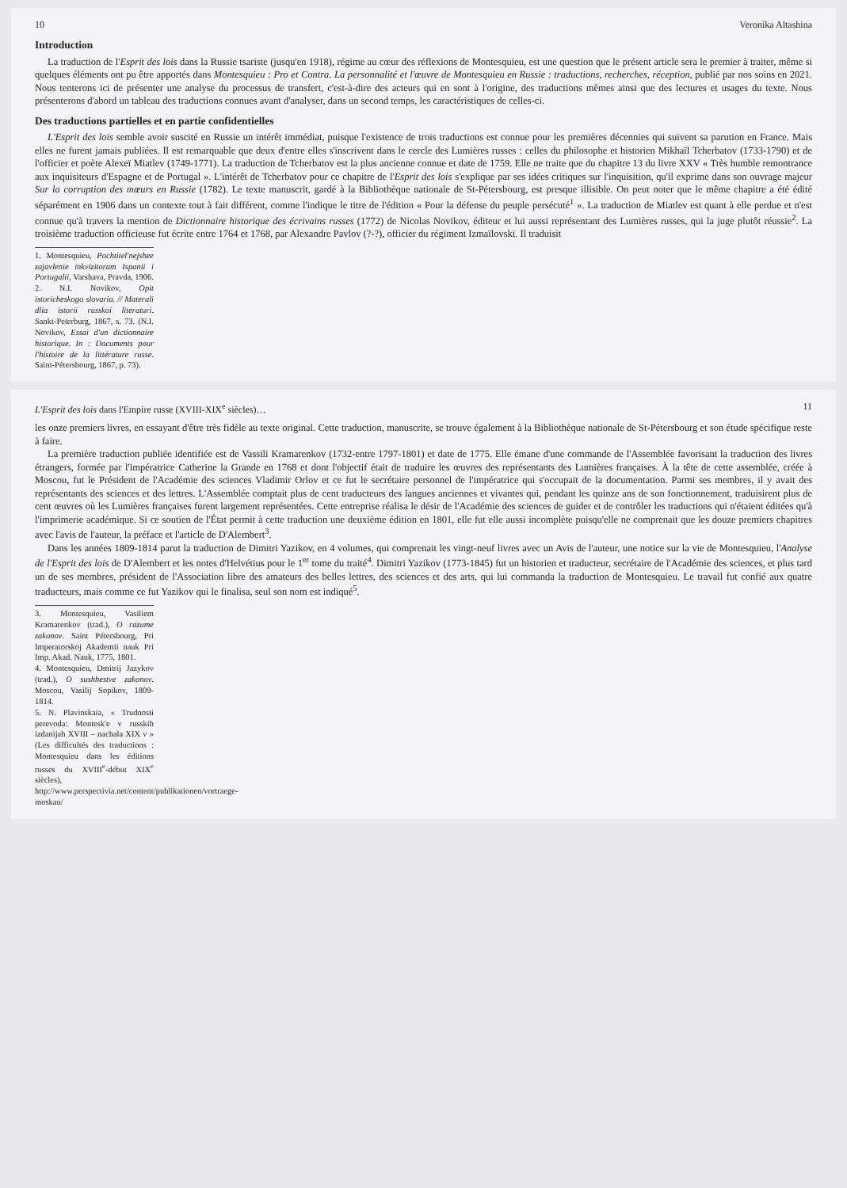10 Veronika Altashina
Introduction
La traduction de l'Esprit des lois dans la Russie tsariste (jusqu'en 1918), régime au cœur des réflexions de Montesquieu, est une question que le présent article sera le premier à traiter, même si quelques éléments ont pu être apportés dans Montesquieu : Pro et Contra. La personnalité et l'œuvre de Montesquieu en Russie : traductions, recherches, réception, publié par nos soins en 2021. Nous tenterons ici de présenter une analyse du processus de transfert, c'est-à-dire des acteurs qui en sont à l'origine, des traductions mêmes ainsi que des lectures et usages du texte. Nous présenterons d'abord un tableau des traductions connues avant d'analyser, dans un second temps, les caractéristiques de celles-ci.
Des traductions partielles et en partie confidentielles
L'Esprit des lois semble avoir suscité en Russie un intérêt immédiat, puisque l'existence de trois traductions est connue pour les premières décennies qui suivent sa parution en France. Mais elles ne furent jamais publiées. Il est remarquable que deux d'entre elles s'inscrivent dans le cercle des Lumières russes : celles du philosophe et historien Mikhaïl Tcherbatov (1733-1790) et de l'officier et poète Alexeï Miatlev (1749-1771). La traduction de Tcherbatov est la plus ancienne connue et date de 1759. Elle ne traite que du chapitre 13 du livre XXV « Très humble remontrance aux inquisiteurs d'Espagne et de Portugal ». L'intérêt de Tcherbatov pour ce chapitre de l'Esprit des lois s'explique par ses idées critiques sur l'inquisition, qu'il exprime dans son ouvrage majeur Sur la corruption des mœurs en Russie (1782). Le texte manuscrit, gardé à la Bibliothèque nationale de St-Pétersbourg, est presque illisible. On peut noter que le même chapitre a été édité séparément en 1906 dans un contexte tout à fait différent, comme l'indique le titre de l'édition « Pour la défense du peuple persécuté<sup>1</sup> ». La traduction de Miatlev est quant à elle perdue et n'est connue qu'à travers la mention de Dictionnaire historique des écrivains russes (1772) de Nicolas Novikov, éditeur et lui aussi représentant des Lumières russes, qui la juge plutôt réussie<sup>2</sup>. La troisième traduction officieuse fut écrite entre 1764 et 1768, par Alexandre Pavlov (?-?), officier du régiment Izmaïlovski. Il traduisit
1. Montesquieu, Pochtitel'nejshee zajavlenie inkvizitoram Ispanii i Portugalii, Varshava, Pravda, 1906.
2. N.I. Novikov, Opit istoricheskogo slovaria. // Materali dlia istorii russkoi literaturi. Sankt-Peterburg, 1867, s. 73. (N.I. Novikov, Essai d'un dictionnaire historique. In : Documents pour l'histoire de la littérature russe. Saint-Pétersbourg, 1867, p. 73).
L'Esprit des lois dans l'Empire russe (XVIII-XIX<sup>e</sup> siècles)… 11
les onze premiers livres, en essayant d'être très fidèle au texte original. Cette traduction, manuscrite, se trouve également à la Bibliothèque nationale de St-Pétersbourg et son étude spécifique reste à faire.
La première traduction publiée identifiée est de Vassili Kramarenkov (1732-entre 1797-1801) et date de 1775. Elle émane d'une commande de l'Assemblée favorisant la traduction des livres étrangers, formée par l'impératrice Catherine la Grande en 1768 et dont l'objectif était de traduire les œuvres des représentants des Lumières françaises. À la tête de cette assemblée, créée à Moscou, fut le Président de l'Académie des sciences Vladimir Orlov et ce fut le secrétaire personnel de l'impératrice qui s'occupait de la documentation. Parmi ses membres, il y avait des représentants des sciences et des lettres. L'Assemblée comptait plus de cent traducteurs des langues anciennes et vivantes qui, pendant les quinze ans de son fonctionnement, traduisirent plus de cent œuvres où les Lumières françaises furent largement représentées. Cette entreprise réalisa le désir de l'Académie des sciences de guider et de contrôler les traductions qui n'étaient éditées qu'à l'imprimerie académique. Si ce soutien de l'État permit à cette traduction une deuxième édition en 1801, elle fut elle aussi incomplète puisqu'elle ne comprenait que les douze premiers chapitres avec l'avis de l'auteur, la préface et l'article de D'Alembert<sup>3</sup>.
Dans les années 1809-1814 parut la traduction de Dimitri Yazikov, en 4 volumes, qui comprenait les vingt-neuf livres avec un Avis de l'auteur, une notice sur la vie de Montesquieu, l'Analyse de l'Esprit des lois de D'Alembert et les notes d'Helvétius pour le 1<sup>er</sup> tome du traité<sup>4</sup>. Dimitri Yazikov (1773-1845) fut un historien et traducteur, secrétaire de l'Académie des sciences, et plus tard un de ses membres, président de l'Association libre des amateurs des belles lettres, des sciences et des arts, qui lui commanda la traduction de Montesquieu. Le travail fut confié aux quatre traducteurs, mais comme ce fut Yazikov qui le finalisa, seul son nom est indiqué<sup>5</sup>.
3. Montesquieu, Vasiliem Kramarenkov (trad.), O razume zakonov. Saint Pétersbourg, Pri Imperatorskoj Akademii nauk Pri Imp. Akad. Nauk, 1775, 1801.
4. Montesquieu, Dmitrij Jazykov (trad.), O sushhestve zakonov. Moscou, Vasilij Sopikov, 1809-1814.
5. N. Plavinskaia, « Trudnosti perevoda: Montesk'e v russkih izdanijah XVIII – nachala XIX v » (Les difficultés des traductions : Montesquieu dans les éditions russes du XVIII<sup>e</sup>-début XIX<sup>e</sup> siècles), http://www.perspectivia.net/content/publikationen/vortraege-moskau/